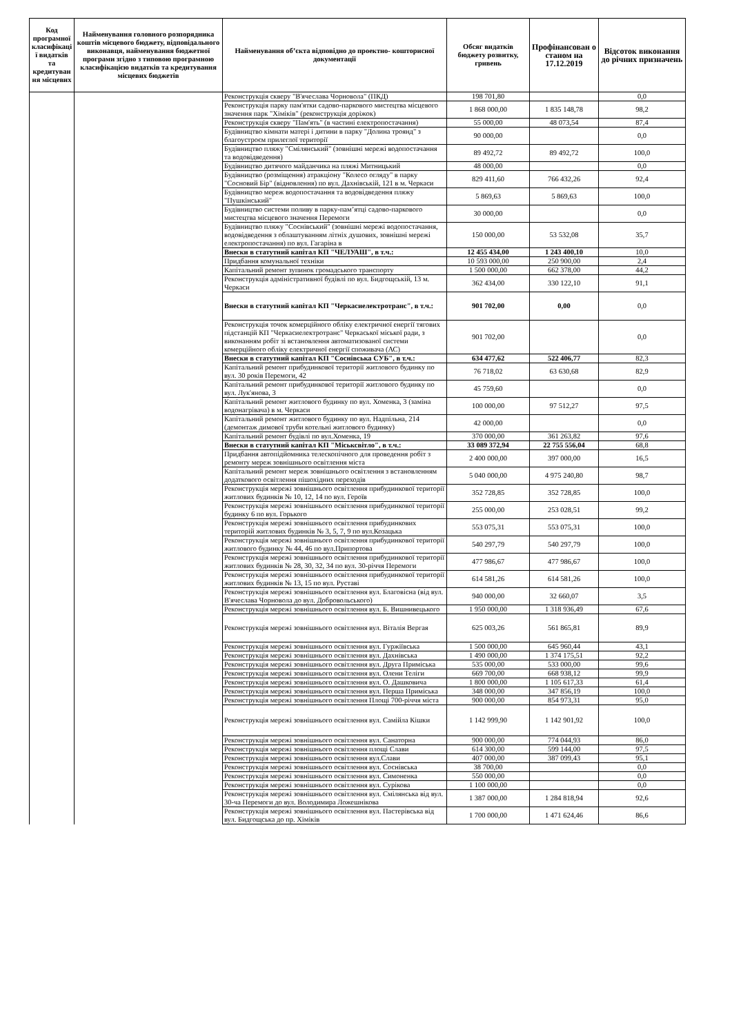| Код програмної класифікаці ї видатків та кредитуван ня місцевих | Найменування головного розпорядника коштів місцевого бюджету, відповідального виконавця, найменування бюджетної програми згідно з типовою програмною класифікацією видатків та кредитування місцевих бюджетів | Найменування об’єкта відповідно до проектно- кошторисної документації | Обсяг видатків бюджету розвитку, гривень | Профінансован о станом на 17.12.2019 | Відсоток виконання до річних призначень |
| --- | --- | --- | --- | --- | --- |
| | | Реконструкція скверу "В'ячеслава Чорновола" (ПКД) | 198 701,80 | | 0,0 |
| | | Реконструкція парку пам'ятки садово-паркового мистецтва місцевого значення парк "Хіміків" (реконструкція доріжок) | 1 868 000,00 | 1 835 148,78 | 98,2 |
| | | Реконструкція скверу "Пам'ять" (в частині електропостачання) | 55 000,00 | 48 073,54 | 87,4 |
| | | Будівництво кімнати матері і дитини в парку "Долина троянд" з благоустроєм прилеглої території | 90 000,00 | | 0,0 |
| | | Будівництво пляжу "Смілянський" (зовнішні мережі водопостачання та водовідведення) | 89 492,72 | 89 492,72 | 100,0 |
| | | Будівництво дитячого майданчика на пляжі Митницький | 48 000,00 | | 0,0 |
| | | Будівництво (розміщення) атракціону "Колесо огляду" в парку "Сосновий Бір" (відновлення) по вул. Дахнівській, 121 в м. Черкаси | 829 411,60 | 766 432,26 | 92,4 |
| | | Будівництво мереж водопостачання та водовідведення пляжу "Пушкінський" | 5 869,63 | 5 869,63 | 100,0 |
| | | Будівництво системи поливу в парку-пам’ятці садово-паркового мистецтва місцевого значення Перемоги | 30 000,00 | | 0,0 |
| | | Будівництво пляжу "Соснівський" (зовнішні мережі водопостачання, водовідведення з облаштуванням літніх душових, зовнішні мережі електропостачання) по вул. Гагаріна в | 150 000,00 | 53 532,08 | 35,7 |
| | | Внески в статутний капітал КП "ЧЕЛУАШ", в т.ч.: | 12 455 434,00 | 1 243 400,10 | 10,0 |
| | | Придбання комунальної техніки | 10 593 000,00 | 250 900,00 | 2,4 |
| | | Капітальний ремонт зупинок громадського транспорту | 1 500 000,00 | 662 378,00 | 44,2 |
| | | Реконструкція адміністративної будівлі по вул. Бидгощській, 13 м. Черкаси | 362 434,00 | 330 122,10 | 91,1 |
| | | Внески в статутний капітал КП "Черкасиелектротранс", в т.ч.: | 901 702,00 | 0,00 | 0,0 |
| | | Реконструкція точок комерційного обліку електричної енергії тягових підстанцій КП "Черкасиелектротранс" Черкаської міської ради, з виконанням робіт зі встановлення автоматизованої системи комерційного обліку електричної енергії споживача (АС) | 901 702,00 | | 0,0 |
| | | Внески в статутний капітал КП "Соснівська СУБ", в т.ч.: | 634 477,62 | 522 406,77 | 82,3 |
| | | Капітальний ремонт прибудинкової території житлового будинку по вул. 30 років Перемоги, 42 | 76 718,02 | 63 630,68 | 82,9 |
| | | Капітальний ремонт прибудинкової території житлового будинку по вул. Лук'янова, 3 | 45 759,60 | | 0,0 |
| | | Капітальний ремонт житлового будинку по вул. Хоменка, 3 (заміна водонагрівача) в м. Черкаси | 100 000,00 | 97 512,27 | 97,5 |
| | | Капітальний ремонт житлового будинку по вул. Надпільна, 214 (демонтаж димової труби котельні житлового будинку) | 42 000,00 | | 0,0 |
| | | Капітальний ремонт будівлі по вул.Хоменка, 19 | 370 000,00 | 361 263,82 | 97,6 |
| | | Внески в статутний капітал КП "Міськсвітло", в т.ч.: | 33 089 372,94 | 22 755 556,04 | 68,8 |
| | | Придбання автопідйомника телескопічного для проведення робіт з ремонту мереж зовнішнього освітлення міста | 2 400 000,00 | 397 000,00 | 16,5 |
| | | Капітальний ремонт мереж зовнішнього освітлення з встановленням додаткового освітлення пішохідних переходів | 5 040 000,00 | 4 975 240,80 | 98,7 |
| | | Реконструкція мережі зовнішнього освітлення прибудинкової території житлових будинків № 10, 12, 14 по вул. Героїв | 352 728,85 | 352 728,85 | 100,0 |
| | | Реконструкція мережі зовнішнього освітлення прибудинкової території будинку 6 по вул. Горького | 255 000,00 | 253 028,51 | 99,2 |
| | | Реконструкція мережі зовнішнього освітлення прибудинкових територій житлових будинків № 3, 5, 7, 9 по вул.Козацька | 553 075,31 | 553 075,31 | 100,0 |
| | | Реконструкція мережі зовнішнього освітлення прибудинкової території житлового будинку № 44, 46 по вул.Припортова | 540 297,79 | 540 297,79 | 100,0 |
| | | Реконструкція мережі зовнішнього освітлення прибудинкової території житлових будинків № 28, 30, 32, 34 по вул. 30-річчя Перемоги | 477 986,67 | 477 986,67 | 100,0 |
| | | Реконструкція мережі зовнішнього освітлення прибудинкової території житлових будинків № 13, 15 по вул. Руставі | 614 581,26 | 614 581,26 | 100,0 |
| | | Реконструкція мережі зовнішнього освітлення вул. Благовісна (від вул. В'ячеслава Чорновола до вул. Добровольського) | 940 000,00 | 32 660,07 | 3,5 |
| | | Реконструкція мережі зовнішнього освітлення вул. Б. Вишнивецького | 1 950 000,00 | 1 318 936,49 | 67,6 |
| | | Реконструкція мережі зовнішнього освітлення вул. Віталія Вергая | 625 003,26 | 561 865,81 | 89,9 |
| | | Реконструкція мережі зовнішнього освітлення вул. Гуржіївська | 1 500 000,00 | 645 960,44 | 43,1 |
| | | Реконструкція мережі зовнішнього освітлення вул. Дахнівська | 1 490 000,00 | 1 374 175,51 | 92,2 |
| | | Реконструкція мережі зовнішнього освітлення вул. Друга Приміська | 535 000,00 | 533 000,00 | 99,6 |
| | | Реконструкція мережі зовнішнього освітлення вул. Олени Теліги | 669 700,00 | 668 938,12 | 99,9 |
| | | Реконструкція мережі зовнішнього освітлення вул. О. Дашковича | 1 800 000,00 | 1 105 617,33 | 61,4 |
| | | Реконструкція мережі зовнішнього освітлення вул. Перша Приміська | 348 000,00 | 347 856,19 | 100,0 |
| | | Реконструкція мережі зовнішнього освітлення Площі 700-річчя міста | 900 000,00 | 854 973,31 | 95,0 |
| | | Реконструкція мережі зовнішнього освітлення вул. Самійла Кішки | 1 142 999,90 | 1 142 901,92 | 100,0 |
| | | Реконструкція мережі зовнішнього освітлення вул. Санаторна | 900 000,00 | 774 044,93 | 86,0 |
| | | Реконструкція мережі зовнішнього освітлення площі Слави | 614 300,00 | 599 144,00 | 97,5 |
| | | Реконструкція мережі зовнішнього освітлення вул.Слави | 407 000,00 | 387 099,43 | 95,1 |
| | | Реконструкція мережі зовнішнього освітлення вул. Соснівська | 38 700,00 | | 0,0 |
| | | Реконструкція мережі зовнішнього освітлення вул. Симоненка | 550 000,00 | | 0,0 |
| | | Реконструкція мережі зовнішнього освітлення вул. Сурікова | 1 100 000,00 | | 0,0 |
| | | Реконструкція мережі зовнішнього освітлення вул. Смілянська від вул. 30-ча Перемоги до вул. Володимира Ложешнікова | 1 387 000,00 | 1 284 818,94 | 92,6 |
| | | Реконструкція мережі зовнішнього освітлення вул. Пастерівська від вул. Бидгощська до пр. Хіміків | 1 700 000,00 | 1 471 624,46 | 86,6 |